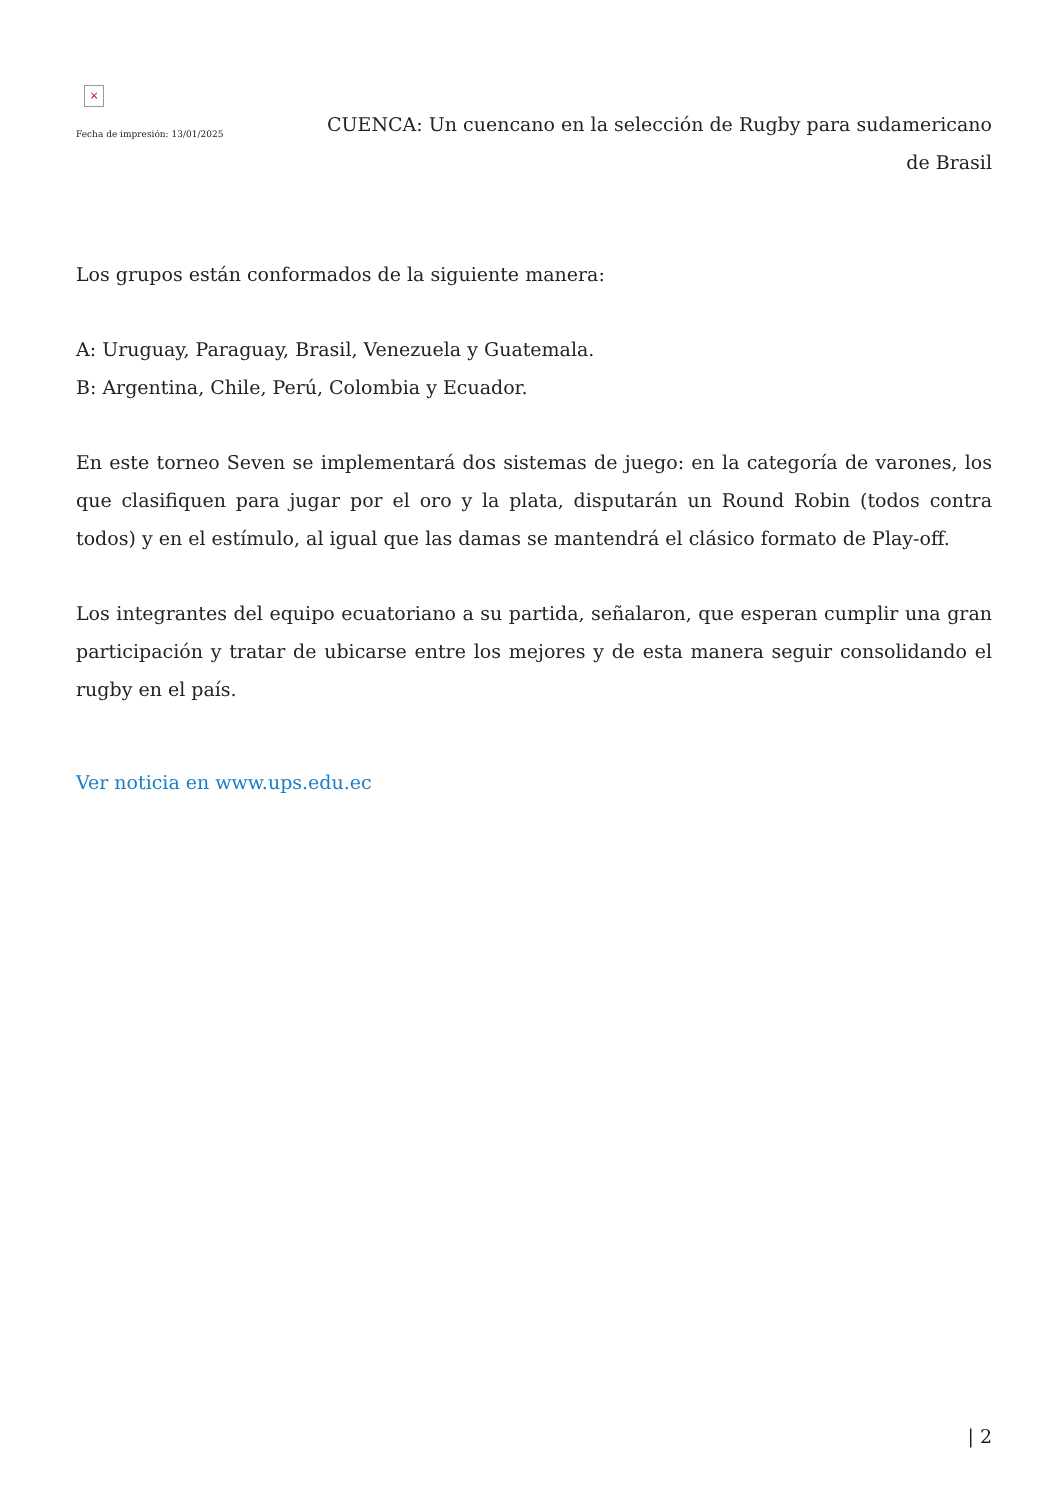×
Fecha de impresión: 13/01/2025
CUENCA: Un cuencano en la selección de Rugby para sudamericano de Brasil
Los grupos están conformados de la siguiente manera:
A: Uruguay, Paraguay, Brasil, Venezuela y Guatemala.
B: Argentina, Chile, Perú, Colombia y Ecuador.
En este torneo Seven se implementará dos sistemas de juego: en la categoría de varones, los que clasifiquen para jugar por el oro y la plata, disputarán un Round Robin (todos contra todos) y en el estímulo, al igual que las damas se mantendrá el clásico formato de Play-off.
Los integrantes del equipo ecuatoriano a su partida, señalaron, que esperan cumplir una gran participación y tratar de ubicarse entre los mejores y de esta manera seguir consolidando el rugby en el país.
Ver noticia en www.ups.edu.ec
| 2